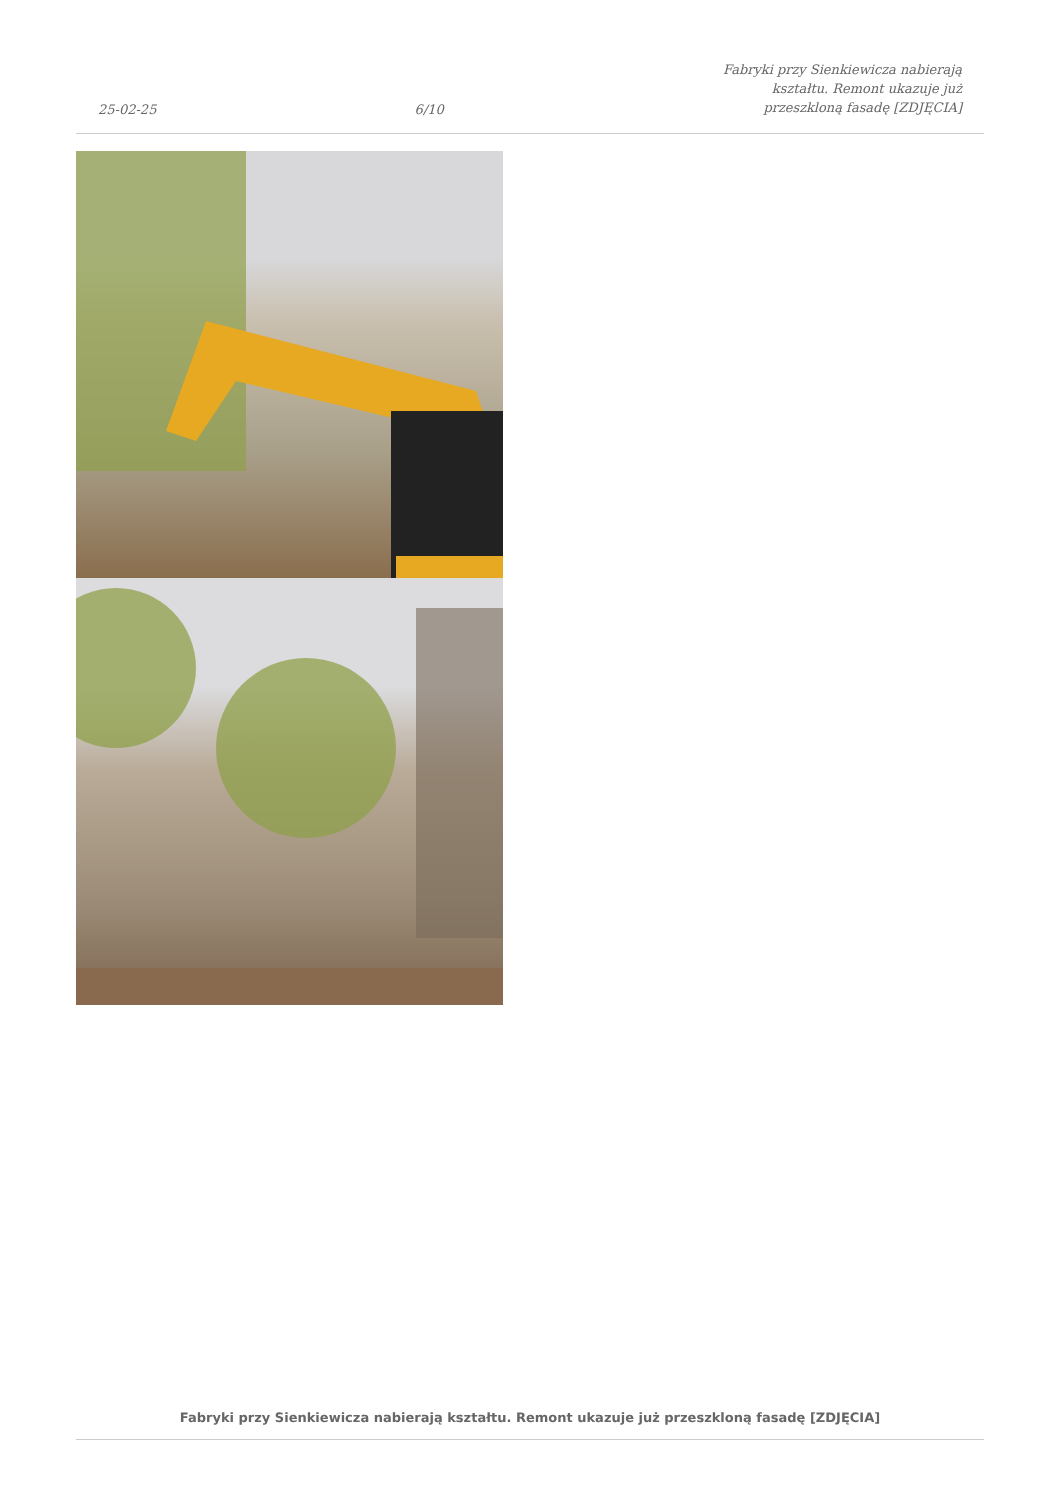25-02-25 6/10 Fabryki przy Sienkiewicza nabierają kształtu. Remont ukazuje już przeszkloną fasadę [ZDJĘCIA]
Fabryki przy Sienkiewicza nabierają kształtu. Remont ukazuje już przeszkloną fasadę [ZDJĘCIA]